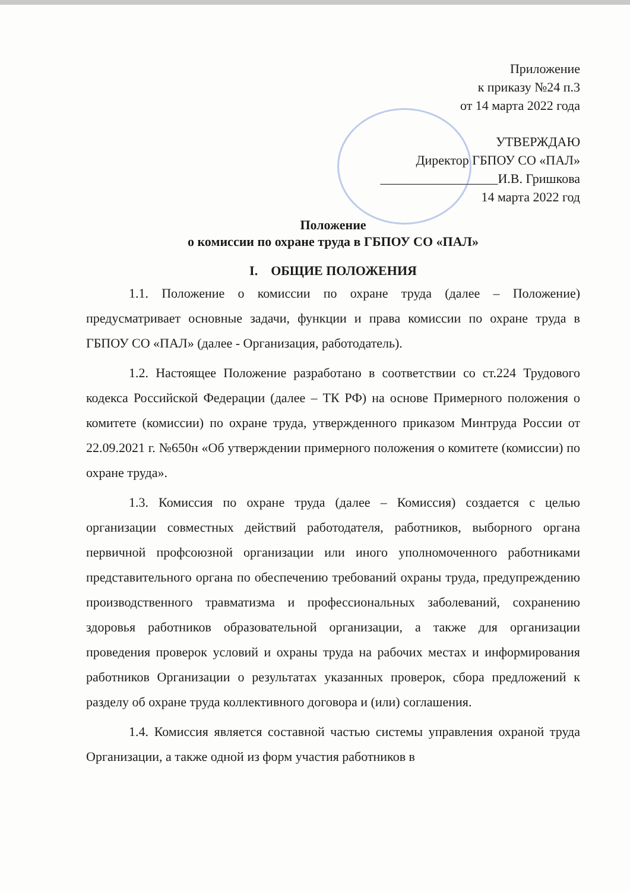Приложение
к приказу №24 п.3
от 14 марта 2022 года
УТВЕРЖДАЮ
Директор ГБПОУ СО «ПАЛ»
__________________И.В. Гришкова
14 марта 2022 год
Положение
о комиссии по охране труда в ГБПОУ СО «ПАЛ»
I. ОБЩИЕ ПОЛОЖЕНИЯ
1.1. Положение о комиссии по охране труда (далее – Положение) предусматривает основные задачи, функции и права комиссии по охране труда в ГБПОУ СО «ПАЛ» (далее - Организация, работодатель).
1.2. Настоящее Положение разработано в соответствии со ст.224 Трудового кодекса Российской Федерации (далее – ТК РФ) на основе Примерного положения о комитете (комиссии) по охране труда, утвержденного приказом Минтруда России от 22.09.2021 г. №650н «Об утверждении примерного положения о комитете (комиссии) по охране труда».
1.3. Комиссия по охране труда (далее – Комиссия) создается с целью организации совместных действий работодателя, работников, выборного органа первичной профсоюзной организации или иного уполномоченного работниками представительного органа по обеспечению требований охраны труда, предупреждению производственного травматизма и профессиональных заболеваний, сохранению здоровья работников образовательной организации, а также для организации проведения проверок условий и охраны труда на рабочих местах и информирования работников Организации о результатах указанных проверок, сбора предложений к разделу об охране труда коллективного договора и (или) соглашения.
1.4. Комиссия является составной частью системы управления охраной труда Организации, а также одной из форм участия работников в